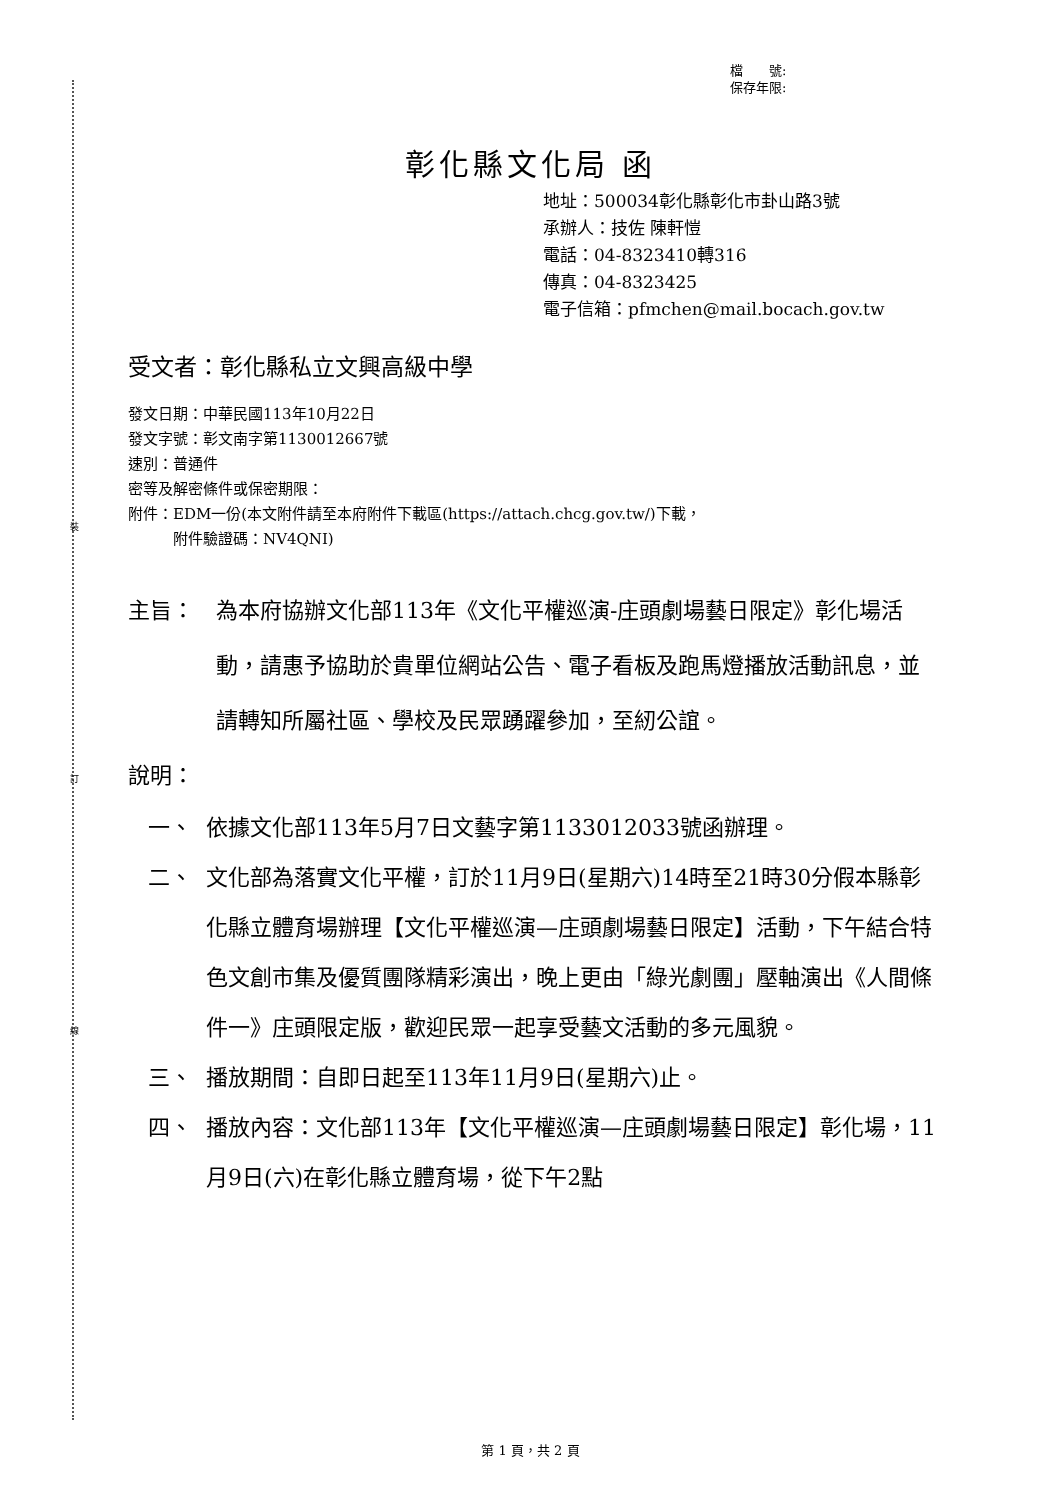裝
訂
線
檔　　號:
保存年限:
彰化縣文化局 函
地址：500034彰化縣彰化市卦山路3號
承辦人：技佐 陳軒愷
電話：04-8323410轉316
傳真：04-8323425
電子信箱：pfmchen@mail.bocach.gov.tw
受文者：彰化縣私立文興高級中學
發文日期：中華民國113年10月22日
發文字號：彰文南字第1130012667號
速別：普通件
密等及解密條件或保密期限：
附件：EDM一份(本文附件請至本府附件下載區(https://attach.chcg.gov.tw/)下載，
　　　附件驗證碼：NV4QNI)
主旨： 為本府協辦文化部113年《文化平權巡演-庄頭劇場藝日限定》彰化場活動，請惠予協助於貴單位網站公告、電子看板及跑馬燈播放活動訊息，並請轉知所屬社區、學校及民眾踴躍參加，至紉公誼。
說明：
一、 依據文化部113年5月7日文藝字第1133012033號函辦理。
二、 文化部為落實文化平權，訂於11月9日(星期六)14時至21時30分假本縣彰化縣立體育場辦理【文化平權巡演—庄頭劇場藝日限定】活動，下午結合特色文創市集及優質團隊精彩演出，晚上更由「綠光劇團」壓軸演出《人間條件一》庄頭限定版，歡迎民眾一起享受藝文活動的多元風貌。
三、 播放期間：自即日起至113年11月9日(星期六)止。
四、 播放內容：文化部113年【文化平權巡演—庄頭劇場藝日限定】彰化場，11月9日(六)在彰化縣立體育場，從下午2點
第 1 頁，共 2 頁